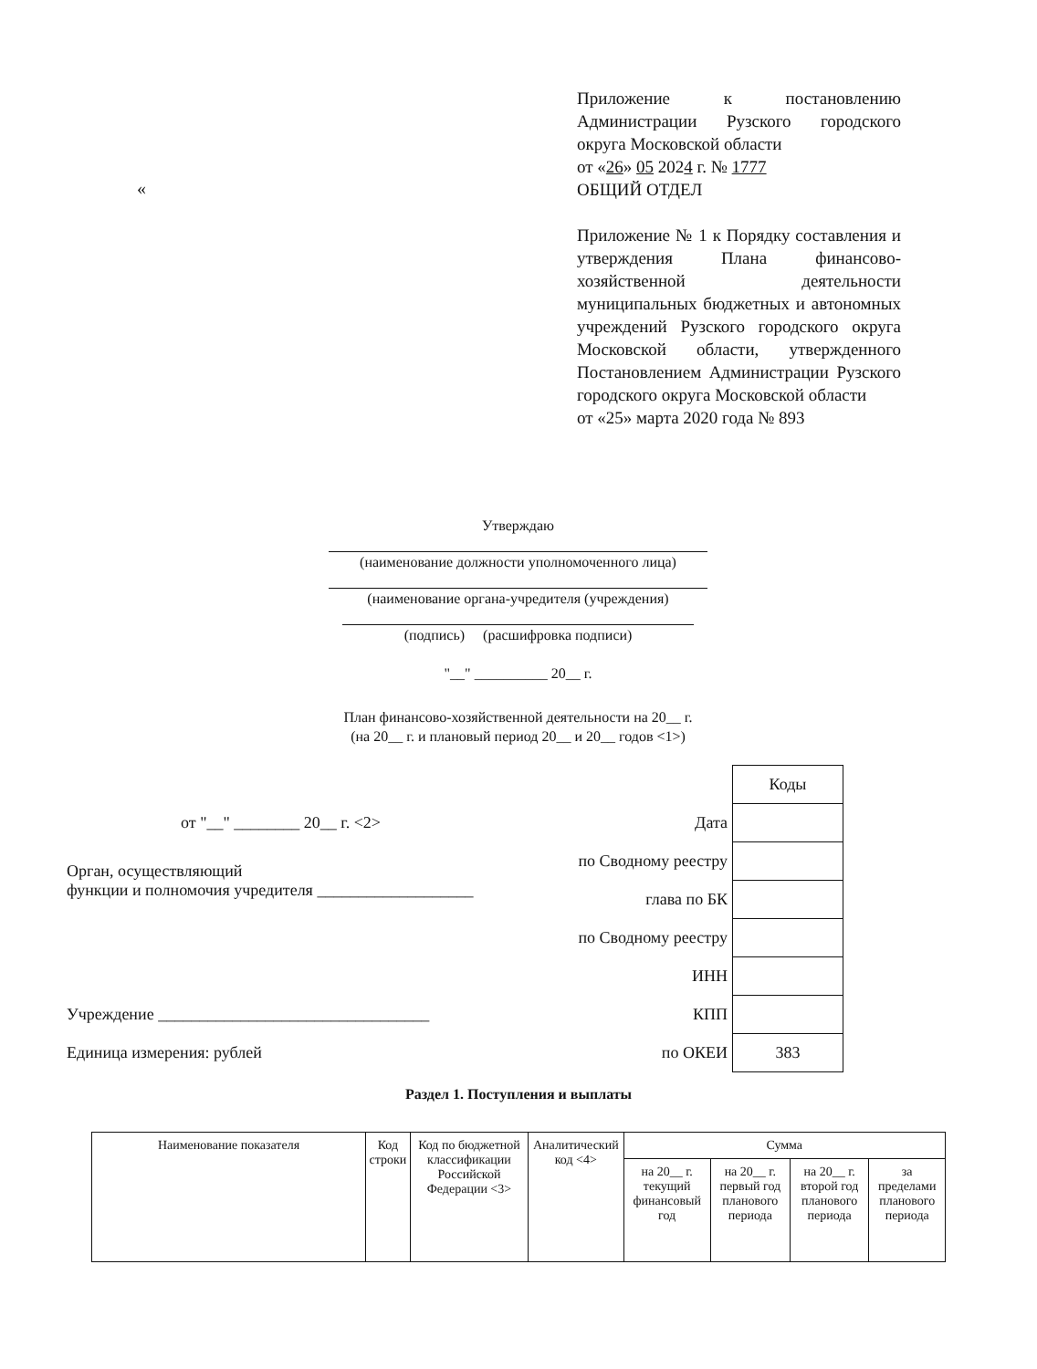Приложение к постановлению Администрации Рузского городского округа Московской области
от «26» 05 2024 г. № 1777
ОБЩИЙ ОТДЕЛ
Приложение № 1 к Порядку составления и утверждения Плана финансово-хозяйственной деятельности муниципальных бюджетных и автономных учреждений Рузского городского округа Московской области, утвержденного Постановлением Администрации Рузского городского округа Московской области
от «25» марта 2020 года № 893
«
Утверждаю
(наименование должности уполномоченного лица)
(наименование органа-учредителя (учреждения)
(подпись) (расшифровка подписи)
"__" __________ 20__ г.
План финансово-хозяйственной деятельности на 20__ г.
(на 20__ г. и плановый период 20__ и 20__ годов <1>)
| | | Коды |
| от "__" ________ 20__ г. <2> | Дата | |
| Орган, осуществляющий функции и полномочия учредителя ___________________ | по Сводному реестру | |
| | глава по БК | |
| | по Сводному реестру | |
| | ИНН | |
| Учреждение _________________________________ | КПП | |
| Единица измерения: рублей | по ОКЕИ | 383 |
Раздел 1. Поступления и выплаты
| Наименование показателя | Код строки | Код по бюджетной классификации Российской Федерации <3> | Аналитический код <4> | Сумма | | | |
| --- | --- | --- | --- | --- | --- | --- | --- |
| | | | | на 20__ г. текущий финансовый год | на 20__ г. первый год планового периода | на 20__ г. второй год планового периода | за пределами планового периода |